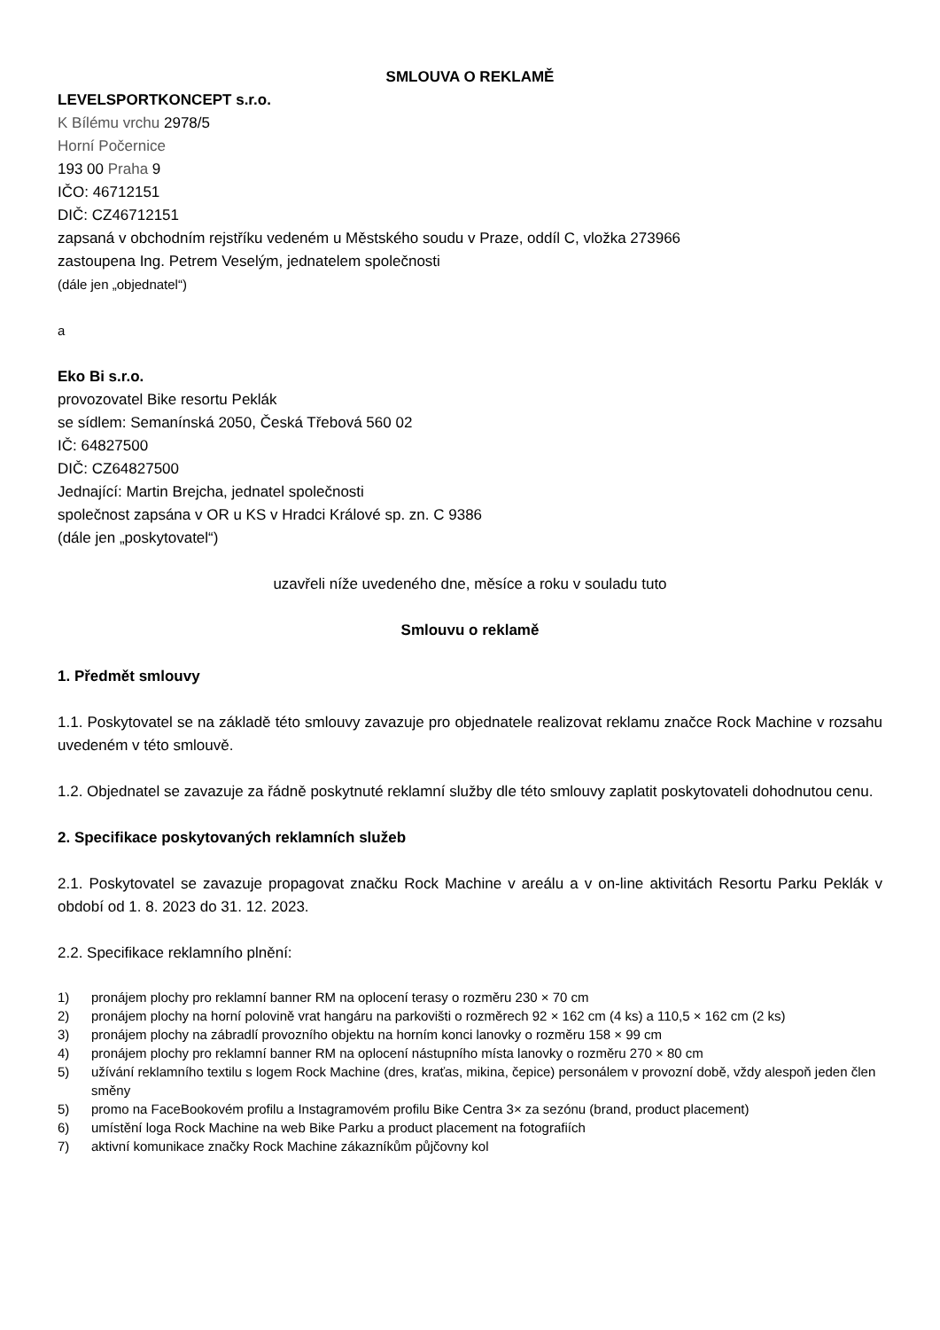SMLOUVA O REKLAMĚ
LEVELSPORTKONCEPT s.r.o.
K Bílému vrchu 2978/5
Horní Počernice
193 00 Praha 9
IČO: 46712151
DIČ: CZ46712151
zapsaná v obchodním rejstříku vedeném u Městského soudu v Praze, oddíl C, vložka 273966
zastoupena Ing. Petrem Veselým, jednatelem společnosti
(dále jen „objednatel“)
a
Eko Bi s.r.o.
provozovatel Bike resortu Peklák
se sídlem: Semanínská 2050, Česká Třebová 560 02
IČ: 64827500
DIČ: CZ64827500
Jednající: Martin Brejcha, jednatel společnosti
společnost zapsána v OR u KS v Hradci Králové sp. zn. C 9386
(dále jen „poskytovatel“)
uzavřeli níže uvedeného dne, měsíce a roku v souladu tuto
Smlouvu o reklamě
1. Předmět smlouvy
1.1. Poskytovatel se na základě této smlouvy zavazuje pro objednatele realizovat reklamu značce Rock Machine v rozsahu uvedeném v této smlouvě.
1.2. Objednatel se zavazuje za řádně poskytnuté reklamní služby dle této smlouvy zaplatit poskytovateli dohodnutou cenu.
2. Specifikace poskytovaných reklamních služeb
2.1. Poskytovatel se zavazuje propagovat značku Rock Machine v areálu a v on-line aktivitách Resortu Parku Peklák v období od 1. 8. 2023 do 31. 12. 2023.
2.2. Specifikace reklamního plnění:
1) pronájem plochy pro reklamní banner RM na oplocení terasy o rozměru 230 × 70 cm
2) pronájem plochy na horní polovině vrat hangáru na parkovišti o rozměrech 92 × 162 cm (4 ks) a 110,5 × 162 cm (2 ks)
3) pronájem plochy na zábradlí provozního objektu na horním konci lanovky o rozměru 158 × 99 cm
4) pronájem plochy pro reklamní banner RM na oplocení nástupního místa lanovky o rozměru 270 × 80 cm
5) užívání reklamního textilu s logem Rock Machine (dres, kraťas, mikina, čepice) personálem v provozní době, vždy alespoň jeden člen směny
5) promo na FaceBookovém profilu a Instagramovém profilu Bike Centra 3× za sezónu (brand, product placement)
6) umístění loga Rock Machine na web Bike Parku a product placement na fotografiích
7) aktivní komunikace značky Rock Machine zákazníkům půjčovny kol